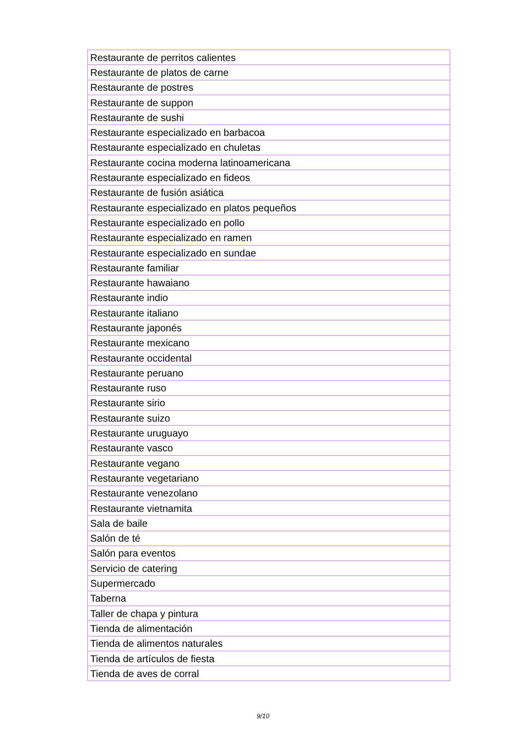| Restaurante de perritos calientes |
| Restaurante de platos de carne |
| Restaurante de postres |
| Restaurante de suppon |
| Restaurante de sushi |
| Restaurante especializado en barbacoa |
| Restaurante especializado en chuletas |
| Restaurante cocina moderna latinoamericana |
| Restaurante especializado en fideos |
| Restaurante de fusión asiática |
| Restaurante especializado en platos pequeños |
| Restaurante especializado en pollo |
| Restaurante especializado en ramen |
| Restaurante especializado en sundae |
| Restaurante familiar |
| Restaurante hawaiano |
| Restaurante indio |
| Restaurante italiano |
| Restaurante japonés |
| Restaurante mexicano |
| Restaurante occidental |
| Restaurante peruano |
| Restaurante ruso |
| Restaurante sirio |
| Restaurante suizo |
| Restaurante uruguayo |
| Restaurante vasco |
| Restaurante vegano |
| Restaurante vegetariano |
| Restaurante venezolano |
| Restaurante vietnamita |
| Sala de baile |
| Salón de té |
| Salón para eventos |
| Servicio de catering |
| Supermercado |
| Taberna |
| Taller de chapa y pintura |
| Tienda de alimentación |
| Tienda de alimentos naturales |
| Tienda de artículos de fiesta |
| Tienda de aves de corral |
9/10